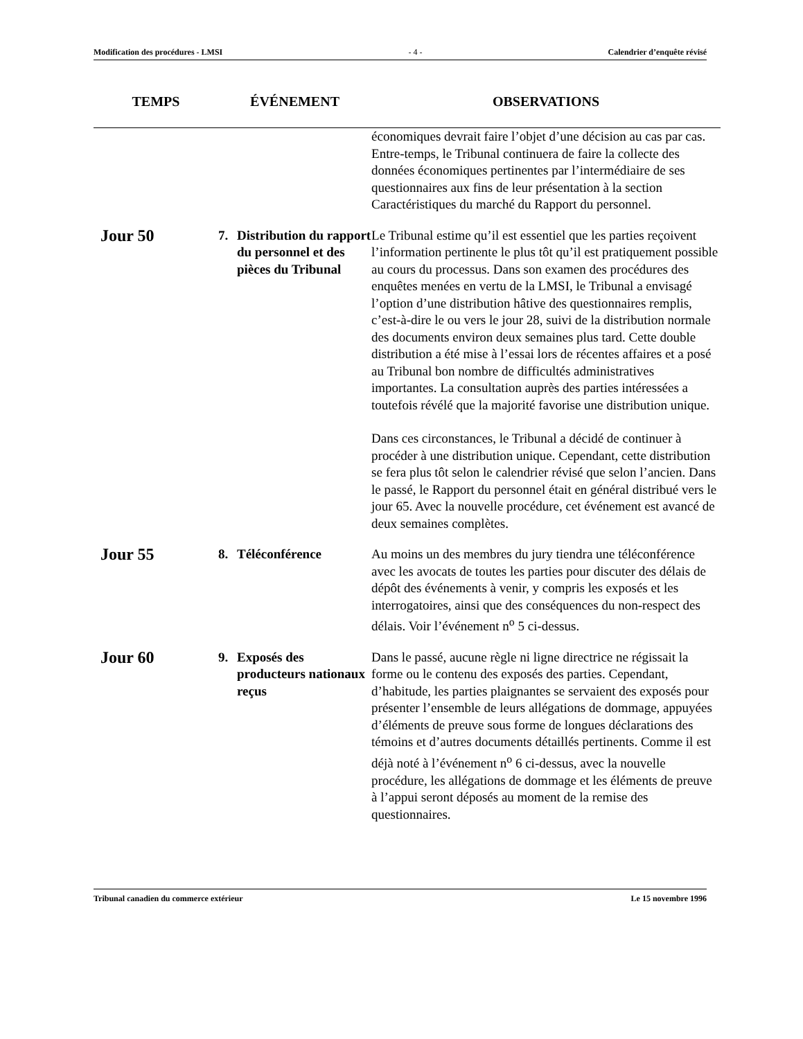Modification des procédures - LMSI - 4 - Calendrier d’enquête révisé
| TEMPS | ÉVÉNEMENT | OBSERVATIONS |
| --- | --- | --- |
| | | économiques devrait faire l’objet d’une décision au cas par cas. Entre-temps, le Tribunal continuera de faire la collecte des données économiques pertinentes par l’intermédiaire de ses questionnaires aux fins de leur présentation à la section Caractéristiques du marché du Rapport du personnel. |
| Jour 50 | 7. Distribution du rapport du personnel et des pièces du Tribunal | Le Tribunal estime qu’il est essentiel que les parties reçoivent l’information pertinente le plus tôt qu’il est pratiquement possible au cours du processus. Dans son examen des procédures des enquêtes menées en vertu de la LMSI, le Tribunal a envisagé l’option d’une distribution hâtive des questionnaires remplis, c’est-à-dire le ou vers le jour 28, suivi de la distribution normale des documents environ deux semaines plus tard. Cette double distribution a été mise à l’essai lors de récentes affaires et a posé au Tribunal bon nombre de difficultés administratives importantes. La consultation auprès des parties intéressées a toutefois révélé que la majorité favorise une distribution unique. Dans ces circonstances, le Tribunal a décidé de continuer à procéder à une distribution unique. Cependant, cette distribution se fera plus tôt selon le calendrier révisé que selon l’ancien. Dans le passé, le Rapport du personnel était en général distribué vers le jour 65. Avec la nouvelle procédure, cet événement est avancé de deux semaines complètes. |
| Jour 55 | 8. Téléconférence | Au moins un des membres du jury tiendra une téléconférence avec les avocats de toutes les parties pour discuter des délais de dépôt des événements à venir, y compris les exposés et les interrogatoires, ainsi que des conséquences du non-respect des délais. Voir l’événement n<sup>o</sup> 5 ci-dessus. |
| Jour 60 | 9. Exposés des producteurs nationaux reçus | Dans le passé, aucune règle ni ligne directrice ne régissait la forme ou le contenu des exposés des parties. Cependant, d’habitude, les parties plaignantes se servaient des exposés pour présenter l’ensemble de leurs allégations de dommage, appuyées d’éléments de preuve sous forme de longues déclarations des témoins et d’autres documents détaillés pertinents. Comme il est déjà noté à l’événement n<sup>o</sup> 6 ci-dessus, avec la nouvelle procédure, les allégations de dommage et les éléments de preuve à l’appui seront déposés au moment de la remise des questionnaires. |
Tribunal canadien du commerce extérieur Le 15 novembre 1996